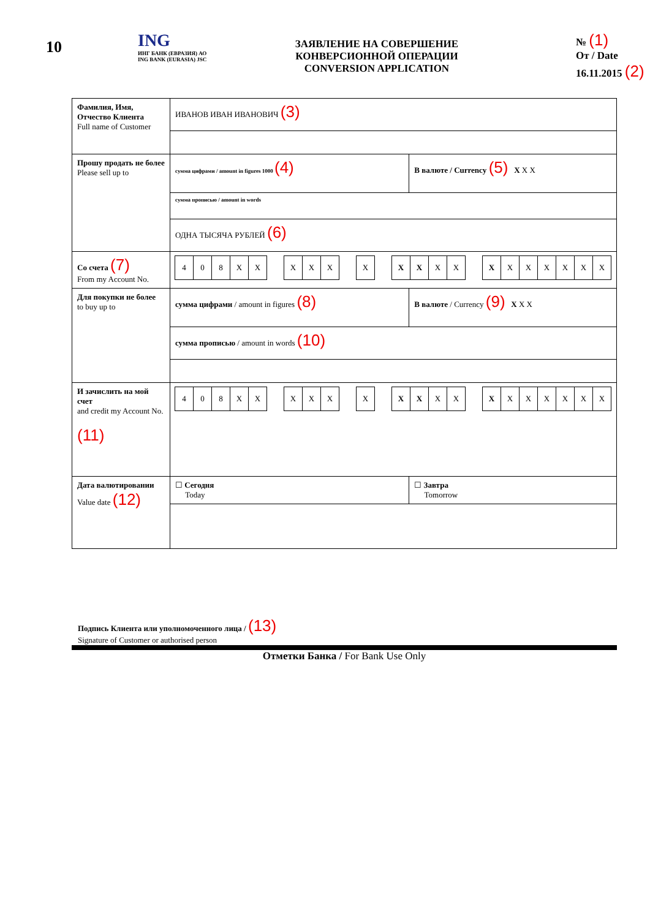10
ING
ИНГ БАНК (ЕВРАЗИЯ) АО
ING BANK (EURASIA) JSC
ЗАЯВЛЕНИЕ НА СОВЕРШЕНИЕ
КОНВЕРСИОННОЙ ОПЕРАЦИИ
CONVERSION APPLICATION
№ (1)
От / Date
16.11.2015 (2)
| Фамилия, Имя, Отчество Клиента Full name of Customer | ИВАНОВ ИВАН ИВАНОВИЧ (3) | |
| Прошу продать не более Please sell up to | сумма цифрами / amount in figures 1000 (4) | В валюте / Currency (5) X X X |
| | сумма прописью / amount in words | |
| | ОДНА ТЫСЯЧА РУБЛЕЙ (6) | |
| Со счета (7) From my Account No. | 4 0 8 X X X X X X X X X X X X X X X X X | |
| Для покупки не более to buy up to | сумма цифрами / amount in figures (8) | В валюте / Currency (9) X X X |
| | сумма прописью / amount in words (10) | |
| И зачислить на мой счет and credit my Account No. (11) | 4 0 8 X X X X X X X X X X X X X X X X X | |
| Дата валютировании Value date (12) | ☐ Сегодня Today | ☐ Завтра Tomorrow |
Подпись Клиента или уполномоченного лица / (13)
Signature of Customer or authorised person
Отметки Банка / For Bank Use Only